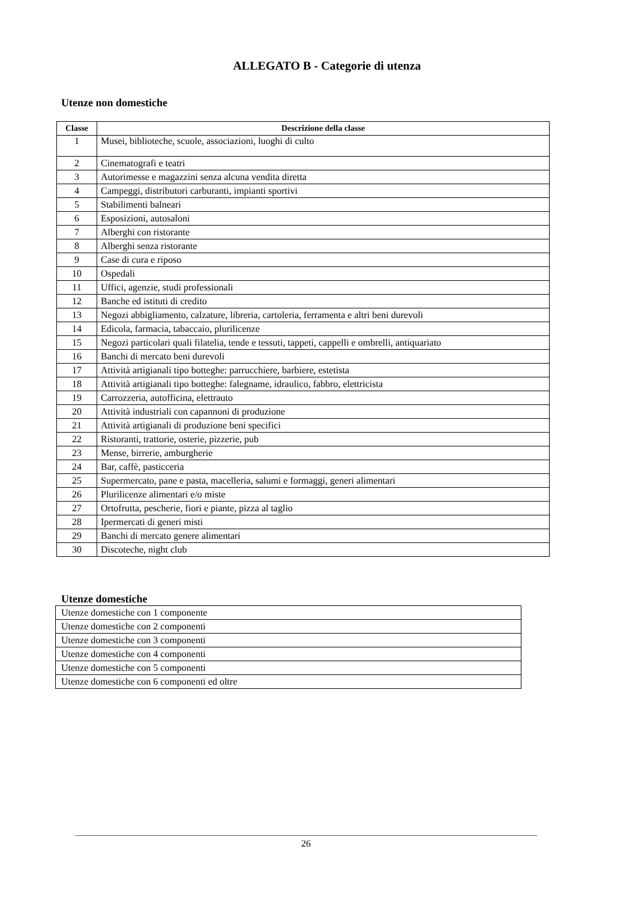ALLEGATO B - Categorie di utenza
Utenze non domestiche
| Classe | Descrizione della classe |
| --- | --- |
| 1 | Musei, biblioteche, scuole, associazioni, luoghi di culto |
| 2 | Cinematografi e teatri |
| 3 | Autorimesse e magazzini senza alcuna vendita diretta |
| 4 | Campeggi, distributori carburanti, impianti sportivi |
| 5 | Stabilimenti balneari |
| 6 | Esposizioni, autosaloni |
| 7 | Alberghi con ristorante |
| 8 | Alberghi senza ristorante |
| 9 | Case di cura e riposo |
| 10 | Ospedali |
| 11 | Uffici, agenzie, studi professionali |
| 12 | Banche ed istituti di credito |
| 13 | Negozi abbigliamento, calzature, libreria, cartoleria, ferramenta e altri beni durevoli |
| 14 | Edicola, farmacia, tabaccaio, plurilicenze |
| 15 | Negozi particolari quali filatelia, tende e tessuti, tappeti, cappelli e ombrelli, antiquariato |
| 16 | Banchi di mercato beni durevoli |
| 17 | Attività artigianali tipo botteghe: parrucchiere, barbiere, estetista |
| 18 | Attività artigianali tipo botteghe: falegname, idraulico, fabbro, elettricista |
| 19 | Carrozzeria, autofficina, elettrauto |
| 20 | Attività industriali con capannoni di produzione |
| 21 | Attività artigianali di produzione beni specifici |
| 22 | Ristoranti, trattorie, osterie, pizzerie, pub |
| 23 | Mense, birrerie, amburgherie |
| 24 | Bar, caffè, pasticceria |
| 25 | Supermercato, pane e pasta, macelleria, salumi e formaggi, generi alimentari |
| 26 | Plurilicenze alimentari e/o miste |
| 27 | Ortofrutta, pescherie, fiori e piante, pizza al taglio |
| 28 | Ipermercati di generi misti |
| 29 | Banchi di mercato genere alimentari |
| 30 | Discoteche, night club |
Utenze domestiche
| Utenze domestiche con 1 componente |
| Utenze domestiche con 2 componenti |
| Utenze domestiche con 3 componenti |
| Utenze domestiche con 4 componenti |
| Utenze domestiche con 5 componenti |
| Utenze domestiche con 6 componenti ed oltre |
26